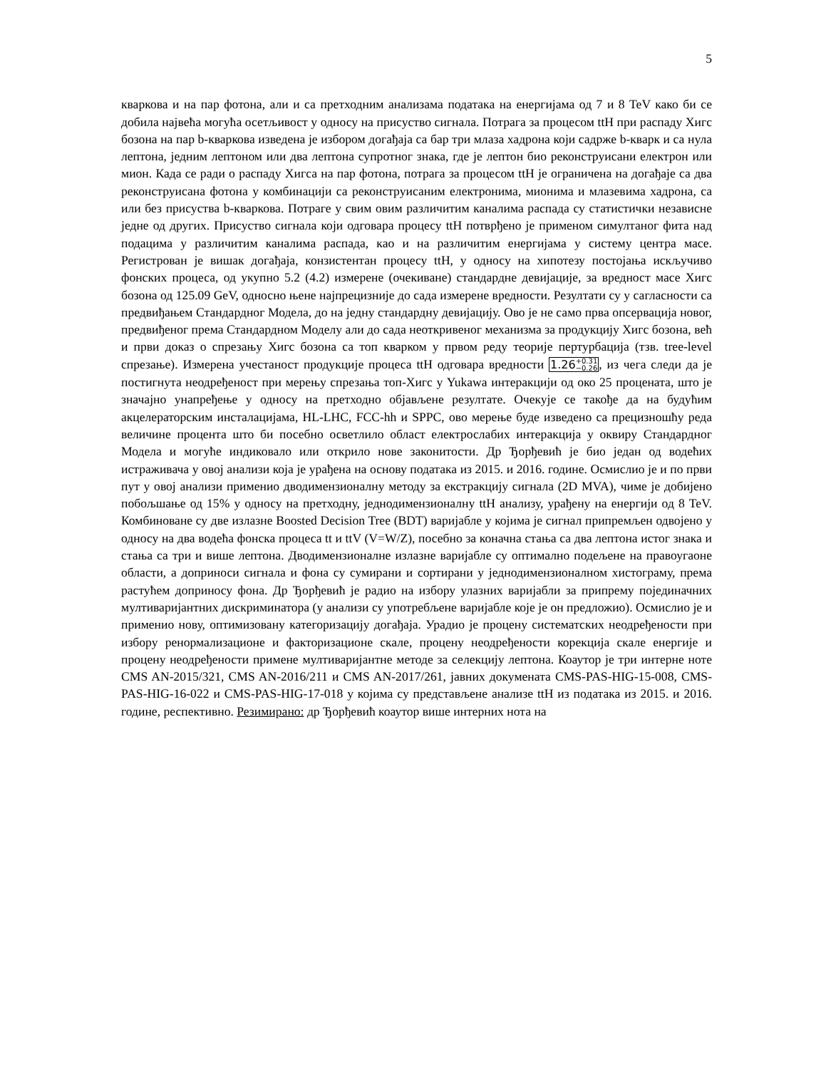5
кваркова и на пар фотона, али и са претходним анализама података на енергијама од 7 и 8 TeV како би се добила највећа могућа осетљивост у односу на присуство сигнала. Потрага за процесом ttH при распаду Хигс бозона на пар b-кваркова изведена је избором догађаја са бар три млаза хадрона који садрже b-кварк и са нула лептона, једним лептоном или два лептона супротног знака, где је лептон био реконструисани електрон или мион. Када се ради о распаду Хигса на пар фотона, потрага за процесом ttH је ограничена на догађаје са два реконструисана фотона у комбинацији са реконструисаним електронима, мионима и млазевима хадрона, са или без присуства b-кваркова. Потраге у свим овим различитим каналима распада су статистички независне једне од других. Присуство сигнала који одговара процесу ttH потврђено је применом симултаног фита над подацима у различитим каналима распада, као и на различитим енергијама у систему центра масе. Регистрован је вишак догађаја, конзистентан процесу ttH, у односу на хипотезу постојања искључиво фонских процеса, од укупно 5.2 (4.2) измерене (очекиване) стандардне девијације, за вредност масе Хигс бозона од 125.09 GeV, односно њене најпрецизније до сада измерене вредности. Резултати су у сагласности са предвиђањем Стандардног Модела, до на једну стандардну девијацију. Ово је не само прва опсервација новог, предвиђеног према Стандардном Моделу али до сада неоткривеног механизма за продукцију Хигс бозона, већ и први доказ о спрезању Хигс бозона са топ кварком у првом реду теорије пертурбација (тзв. tree-level спрезање). Измерена учестаност продукције процеса ttH одговара вредности 1.26+0.31
−0.26, из чега следи да је постигнута неодређеност при мерењу спрезања топ-Хигс у Yukawa интеракцији од око 25 процената, што је значајно унапређење у односу на претходно објављене резултате. Очекује се такође да на будућим акцелераторским инсталацијама, HL-LHC, FCC-hh и SPPC, ово мерење буде изведено са прецизношћу реда величине процента што би посебно осветлило област електрослабих интеракција у оквиру Стандардног Модела и могуће индиковало или открило нове законитости. Др Ђорђевић је био један од водећих истраживача у овој анализи која је урађена на основу података из 2015. и 2016. године. Осмислио је и по први пут у овој анализи применио дводимензионалну методу за екстракцију сигнала (2D MVA), чиме је добијено побољшање од 15% у односу на претходну, једнодимензионалну ttH анализу, урађену на енергији од 8 TeV. Комбиноване су две излазне Boosted Decision Tree (BDT) варијабле у којима је сигнал припремљен одвојено у односу на два водећа фонска процеса tt и ttV (V=W/Z), посебно за коначна стања са два лептона истог знака и стања са три и више лептона. Дводимензионалне излазне варијабле су оптимално подељене на правоугаоне области, а доприноси сигнала и фона су сумирани и сортирани у једнодимензионалном хистограму, према растућем доприносу фона. Др Ђорђевић је радио на избору улазних варијабли за припрему појединачних мултиваријантних дискриминатора (у анализи су употребљене варијабле које је он предложио). Осмислио је и применио нову, оптимизовану категоризацију догађаја. Урадио је процену систематских неодређености при избору ренормализационе и факторизационе скале, процену неодређености корекција скале енергије и процену неодређености примене мултиваријантне методе за селекцију лептона. Коаутор је три интерне ноте CMS AN-2015/321, CMS AN-2016/211 и CMS AN-2017/261, јавних докумената CMS-PAS-HIG-15-008, CMS-PAS-HIG-16-022 и CMS-PAS-HIG-17-018 у којима су представљене анализе ttH из података из 2015. и 2016. године, респективно. Резимирано: др Ђорђевић коаутор више интерних нота на